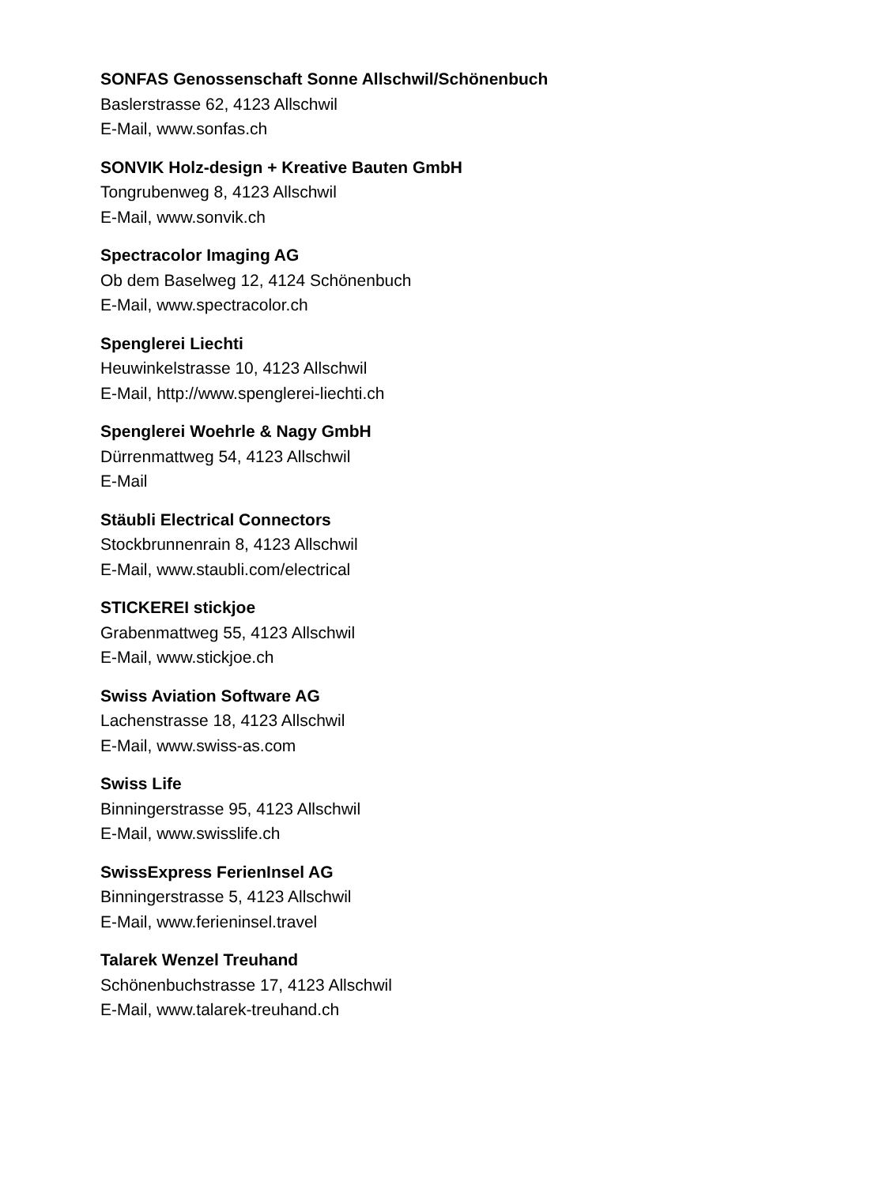SONFAS Genossenschaft Sonne Allschwil/Schönenbuch
Baslerstrasse 62, 4123 Allschwil
E-Mail, www.sonfas.ch
SONVIK Holz-design + Kreative Bauten GmbH
Tongrubenweg 8, 4123 Allschwil
E-Mail, www.sonvik.ch
Spectracolor Imaging AG
Ob dem Baselweg 12, 4124 Schönenbuch
E-Mail, www.spectracolor.ch
Spenglerei Liechti
Heuwinkelstrasse 10, 4123 Allschwil
E-Mail, http://www.spenglerei-liechti.ch
Spenglerei Woehrle & Nagy GmbH
Dürrenmattweg 54, 4123 Allschwil
E-Mail
Stäubli Electrical Connectors
Stockbrunnenrain 8, 4123 Allschwil
E-Mail, www.staubli.com/electrical
STICKEREI stickjoe
Grabenmattweg 55, 4123 Allschwil
E-Mail, www.stickjoe.ch
Swiss Aviation Software AG
Lachenstrasse 18, 4123 Allschwil
E-Mail, www.swiss-as.com
Swiss Life
Binningerstrasse 95, 4123 Allschwil
E-Mail, www.swisslife.ch
SwissExpress FerienInsel AG
Binningerstrasse 5, 4123 Allschwil
E-Mail, www.ferieninsel.travel
Talarek Wenzel Treuhand
Schönenbuchstrasse 17, 4123 Allschwil
E-Mail, www.talarek-treuhand.ch